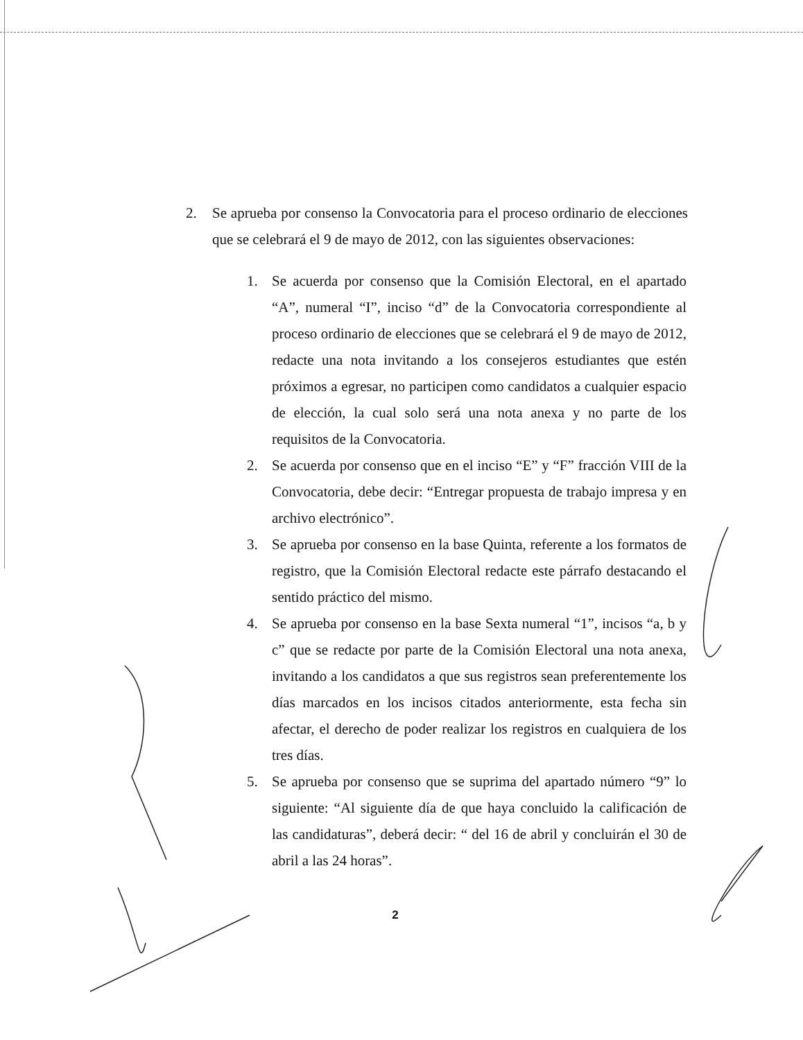2. Se aprueba por consenso la Convocatoria para el proceso ordinario de elecciones que se celebrará el 9 de mayo de 2012, con las siguientes observaciones:
1. Se acuerda por consenso que la Comisión Electoral, en el apartado “A”, numeral “I”, inciso “d” de la Convocatoria correspondiente al proceso ordinario de elecciones que se celebrará el 9 de mayo de 2012, redacte una nota invitando a los consejeros estudiantes que estén próximos a egresar, no participen como candidatos a cualquier espacio de elección, la cual solo será una nota anexa y no parte de los requisitos de la Convocatoria.
2. Se acuerda por consenso que en el inciso “E” y “F” fracción VIII de la Convocatoria, debe decir: “Entregar propuesta de trabajo impresa y en archivo electrónico”.
3. Se aprueba por consenso en la base Quinta, referente a los formatos de registro, que la Comisión Electoral redacte este párrafo destacando el sentido práctico del mismo.
4. Se aprueba por consenso en la base Sexta numeral “1”, incisos “a, b y c” que se redacte por parte de la Comisión Electoral una nota anexa, invitando a los candidatos a que sus registros sean preferentemente los días marcados en los incisos citados anteriormente, esta fecha sin afectar, el derecho de poder realizar los registros en cualquiera de los tres días.
5. Se aprueba por consenso que se suprima del apartado número “9” lo siguiente: “Al siguiente día de que haya concluido la calificación de las candidaturas”, deberá decir: “ del 16 de abril y concluirán el 30 de abril a las 24 horas”.
2